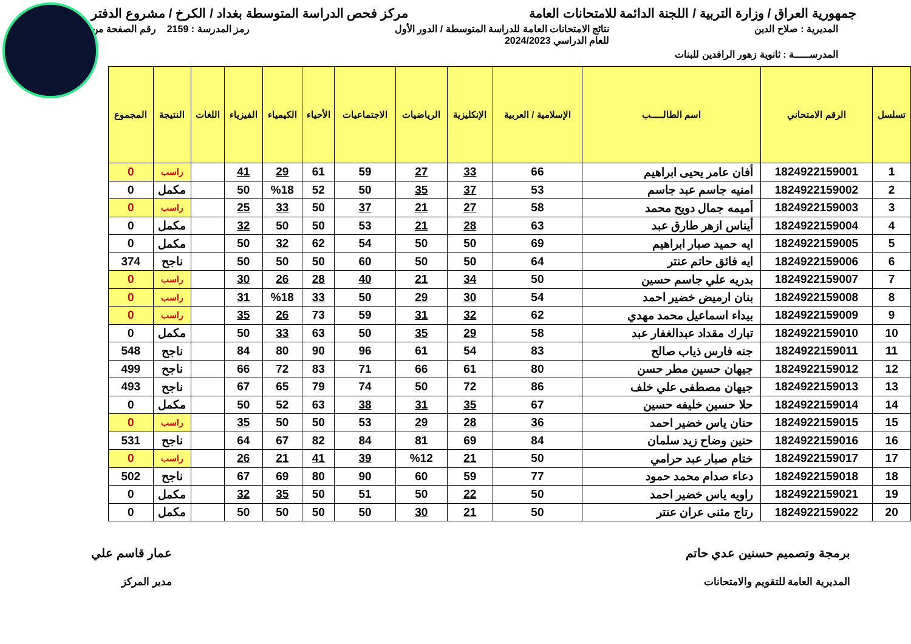جمهورية العراق / وزارة التربية / اللجنة الدائمة للامتحانات العامة مركز فحص الدراسة المتوسطة بغداد / الكرخ / مشروع الدفتر
المديرية : صلاح الدين نتائج الامتحانات العامة للدراسة المتوسطة / الدور الأول
للعام الدراسي 2024/2023 رمز المدرسة : 2159 رقم الصفحة من
المدرســـــة : ثانوية زهور الرافدين للبنات
| تسلسل | الرقم الامتحاني | اسم الطالـــــب | الإسلامية / العربية | الإنكليزية | الرياضيات | الاجتماعيات | الأحياء | الكيمياء | الفيزياء | اللغات | النتيجة | المجموع |
| --- | --- | --- | --- | --- | --- | --- | --- | --- | --- | --- | --- | --- |
| 1 | 1824922159001 | أفان عامر يحيى ابراهيم | 66 | 33 | 27 | 59 | 61 | 29 | 41 | | راسب | 0 |
| 2 | 1824922159002 | امنيه جاسم عبد جاسم | 53 | 37 | 35 | 50 | 52 | %18 | 50 | | مكمل | 0 |
| 3 | 1824922159003 | أميمه جمال دويح محمد | 58 | 27 | 21 | 37 | 50 | 33 | 25 | | راسب | 0 |
| 4 | 1824922159004 | أيناس ازهر طارق عبد | 63 | 28 | 21 | 53 | 50 | 50 | 32 | | مكمل | 0 |
| 5 | 1824922159005 | ايه حميد صبار ابراهيم | 69 | 50 | 50 | 54 | 62 | 32 | 50 | | مكمل | 0 |
| 6 | 1824922159006 | ايه فائق حاتم عنتر | 64 | 50 | 50 | 60 | 50 | 50 | 50 | | ناجح | 374 |
| 7 | 1824922159007 | بدريه علي جاسم حسين | 50 | 34 | 21 | 40 | 28 | 26 | 30 | | راسب | 0 |
| 8 | 1824922159008 | بنان ارميض خضير احمد | 54 | 30 | 29 | 50 | 33 | %18 | 31 | | راسب | 0 |
| 9 | 1824922159009 | بيداء اسماعيل محمد مهدي | 62 | 32 | 31 | 59 | 73 | 26 | 35 | | راسب | 0 |
| 10 | 1824922159010 | تبارك مقداد عبدالغفار عبد | 58 | 29 | 35 | 50 | 63 | 33 | 50 | | مكمل | 0 |
| 11 | 1824922159011 | جنه فارس ذياب صالح | 83 | 54 | 61 | 96 | 90 | 80 | 84 | | ناجح | 548 |
| 12 | 1824922159012 | جيهان حسين مطر حسن | 80 | 61 | 66 | 71 | 83 | 72 | 66 | | ناجح | 499 |
| 13 | 1824922159013 | جيهان مصطفى علي خلف | 86 | 72 | 50 | 74 | 79 | 65 | 67 | | ناجح | 493 |
| 14 | 1824922159014 | حلا حسين خليفه حسين | 67 | 35 | 31 | 38 | 63 | 52 | 50 | | مكمل | 0 |
| 15 | 1824922159015 | حنان ياس خضير احمد | 36 | 28 | 29 | 53 | 50 | 50 | 35 | | راسب | 0 |
| 16 | 1824922159016 | حنين وضاح زيد سلمان | 84 | 69 | 81 | 84 | 82 | 67 | 64 | | ناجح | 531 |
| 17 | 1824922159017 | ختام صبار عبد حرامي | 50 | 21 | %12 | 39 | 41 | 21 | 26 | | راسب | 0 |
| 18 | 1824922159018 | دعاء صدام محمد حمود | 77 | 59 | 60 | 90 | 80 | 69 | 67 | | ناجح | 502 |
| 19 | 1824922159021 | راويه ياس خضير احمد | 50 | 22 | 50 | 51 | 50 | 35 | 32 | | مكمل | 0 |
| 20 | 1824922159022 | رتاج مثنى عران عنتر | 50 | 21 | 30 | 50 | 50 | 50 | 50 | | مكمل | 0 |
برمجة وتصميم حسنين عدي حاتم
المديرية العامة للتقويم والامتحانات عمار قاسم علي
مدير المركز